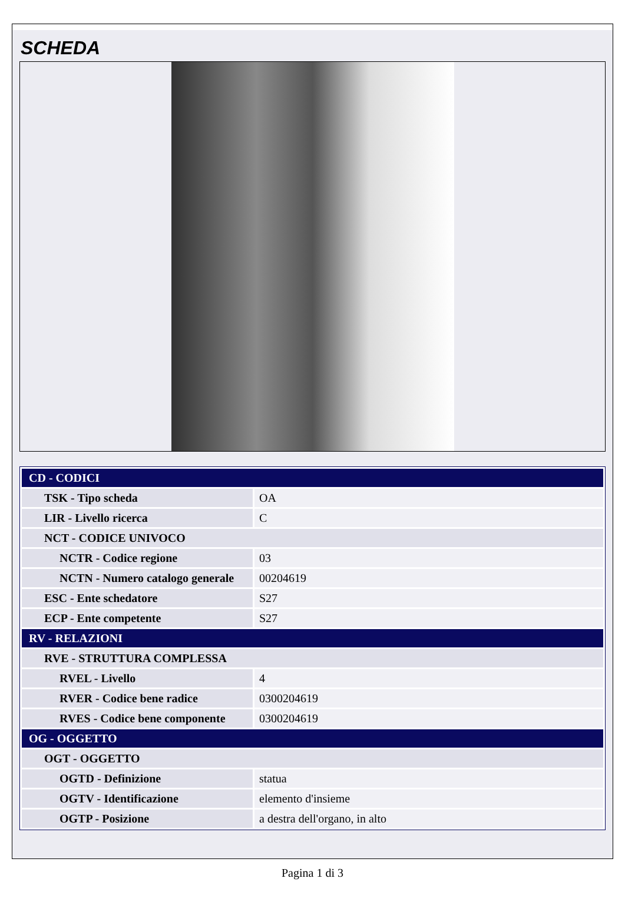SCHEDA
| CD - CODICI | |
| TSK - Tipo scheda | OA |
| LIR - Livello ricerca | C |
| NCT - CODICE UNIVOCO | |
| NCTR - Codice regione | 03 |
| NCTN - Numero catalogo generale | 00204619 |
| ESC - Ente schedatore | S27 |
| ECP - Ente competente | S27 |
| RV - RELAZIONI | |
| RVE - STRUTTURA COMPLESSA | |
| RVEL - Livello | 4 |
| RVER - Codice bene radice | 0300204619 |
| RVES - Codice bene componente | 0300204619 |
| OG - OGGETTO | |
| OGT - OGGETTO | |
| OGTD - Definizione | statua |
| OGTV - Identificazione | elemento d'insieme |
| OGTP - Posizione | a destra dell'organo, in alto |
Pagina 1 di 3